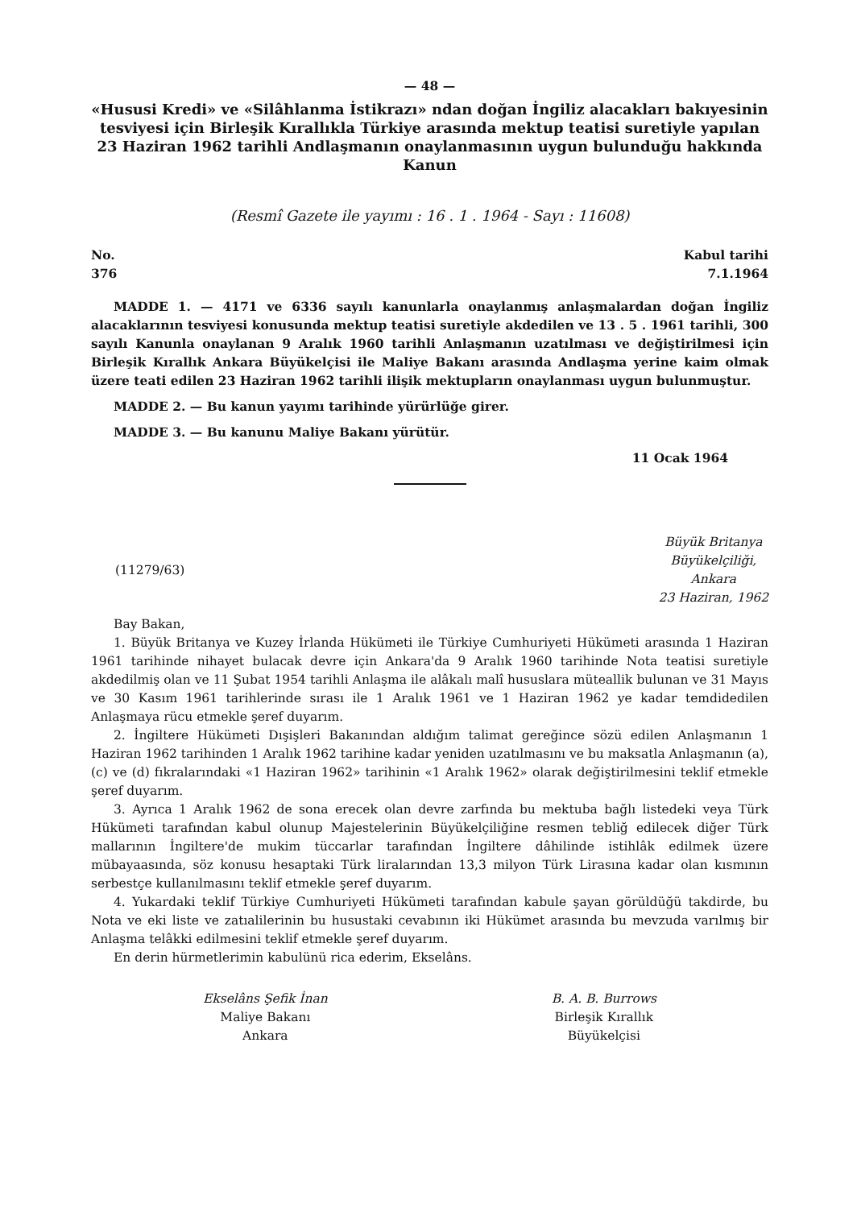— 48 —
«Hususi Kredi» ve «Silâhlanma İstikrazı» ndan doğan İngiliz alacakları bakıyesinin tesviyesi için Birleşik Kırallıkla Türkiye arasında mektup teatisi suretiyle yapılan 23 Haziran 1962 tarihli Andlaşmanın onaylanmasının uygun bulunduğu hakkında Kanun
(Resmî Gazete ile yayımı : 16 . 1 . 1964 - Sayı : 11608)
No.
376
Kabul tarihi
7.1.1964
MADDE 1. — 4171 ve 6336 sayılı kanunlarla onaylanmış anlaşmalardan doğan İngiliz alacaklarının tesviyesi konusunda mektup teatisi suretiyle akdedilen ve 13 . 5 . 1961 tarihli, 300 sayılı Kanunla onaylanan 9 Aralık 1960 tarihli Anlaşmanın uzatılması ve değiştirilmesi için Birleşik Kırallık Ankara Büyükelçisi ile Maliye Bakanı arasında Andlaşma yerine kaim olmak üzere teati edilen 23 Haziran 1962 tarihli ilişik mektupların onaylanması uygun bulunmuştur.
MADDE 2. — Bu kanun yayımı tarihinde yürürlüğe girer.
MADDE 3. — Bu kanunu Maliye Bakanı yürütür.
11 Ocak 1964
(11279/63)
Büyük Britanya
Büyükelçiliği,
Ankara
23 Haziran, 1962
Bay Bakan,
1. Büyük Britanya ve Kuzey İrlanda Hükümeti ile Türkiye Cumhuriyeti Hükümeti arasında 1 Haziran 1961 tarihinde nihayet bulacak devre için Ankara'da 9 Aralık 1960 tarihinde Nota teatisi suretiyle akdedilmiş olan ve 11 Şubat 1954 tarihli Anlaşma ile alâkalı malî hususlara müteallik bulunan ve 31 Mayıs ve 30 Kasım 1961 tarihlerinde sırası ile 1 Aralık 1961 ve 1 Haziran 1962 ye kadar temdidedilen Anlaşmaya rücu etmekle şeref duyarım.
2. İngiltere Hükümeti Dışişleri Bakanından aldığım talimat gereğince sözü edilen Anlaşmanın 1 Haziran 1962 tarihinden 1 Aralık 1962 tarihine kadar yeniden uzatılmasını ve bu maksatla Anlaşmanın (a), (c) ve (d) fıkralarındaki «1 Haziran 1962» tarihinin «1 Aralık 1962» olarak değiştirilmesini teklif etmekle şeref duyarım.
3. Ayrıca 1 Aralık 1962 de sona erecek olan devre zarfında bu mektuba bağlı listedeki veya Türk Hükümeti tarafından kabul olunup Majestelerinin Büyükelçiliğine resmen tebliğ edilecek diğer Türk mallarının İngiltere'de mukim tüccarlar tarafından İngiltere dâhilinde istihlâk edilmek üzere mübayaasında, söz konusu hesaptaki Türk liralarından 13,3 milyon Türk Lirasına kadar olan kısmının serbestçe kullanılmasını teklif etmekle şeref duyarım.
4. Yukardaki teklif Türkiye Cumhuriyeti Hükümeti tarafından kabule şayan görüldüğü takdirde, bu Nota ve eki liste ve zatıalilerinin bu husustaki cevabının iki Hükümet arasında bu mevzuda varılmış bir Anlaşma telâkki edilmesini teklif etmekle şeref duyarım.
En derin hürmetlerimin kabulünü rica ederim, Ekselâns.
Ekselâns Şefik İnan
Maliye Bakanı
Ankara
B. A. B. Burrows
Birleşik Kırallık
Büyükelçisi